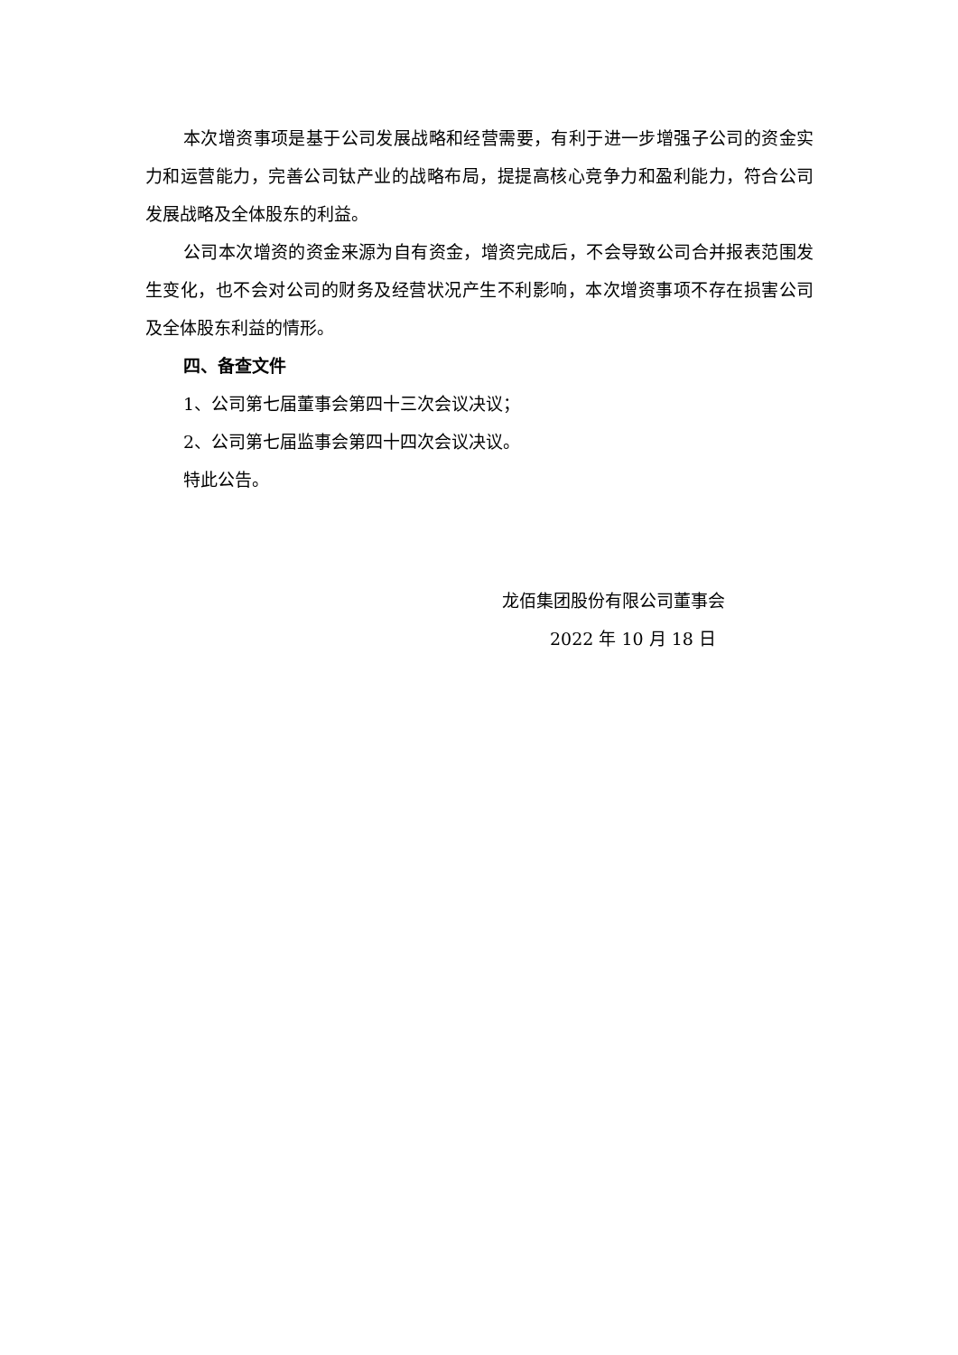本次增资事项是基于公司发展战略和经营需要，有利于进一步增强子公司的资金实力和运营能力，完善公司钛产业的战略布局，提提高核心竞争力和盈利能力，符合公司发展战略及全体股东的利益。
公司本次增资的资金来源为自有资金，增资完成后，不会导致公司合并报表范围发生变化，也不会对公司的财务及经营状况产生不利影响，本次增资事项不存在损害公司及全体股东利益的情形。
四、备查文件
1、公司第七届董事会第四十三次会议决议；
2、公司第七届监事会第四十四次会议决议。
特此公告。
龙佰集团股份有限公司董事会
2022 年 10 月 18 日